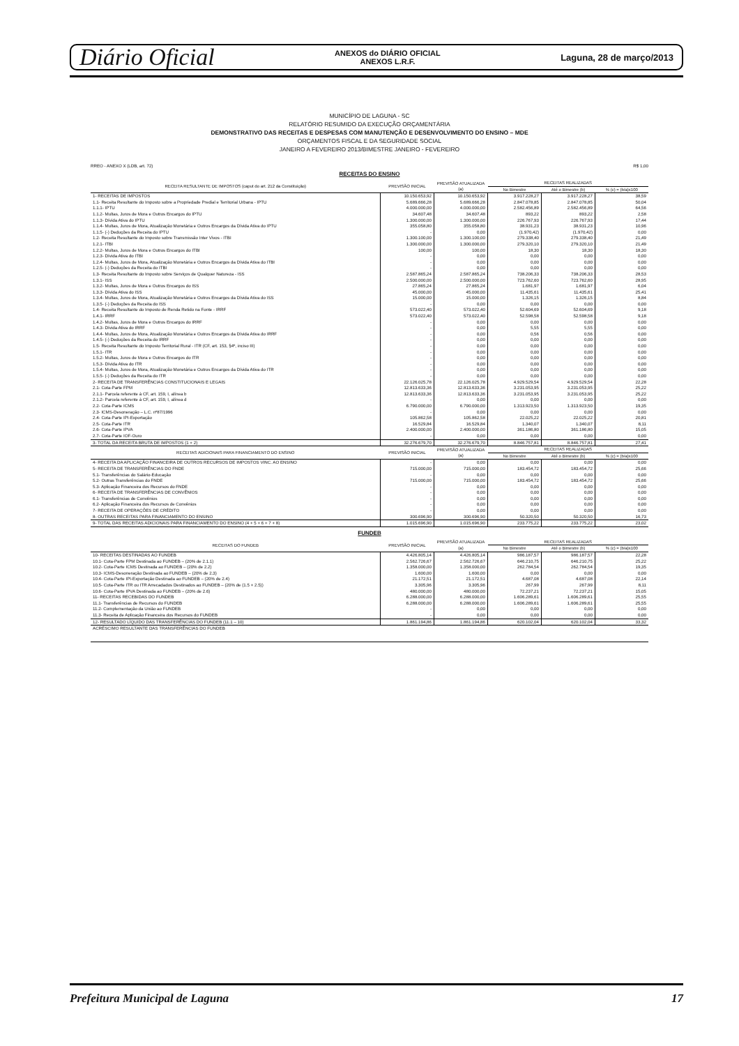Diário Oficial ANEXOS do DIÁRIO OFICIAL
ANEXOS L.R.F. Laguna, 28 de março/2013
MUNICÍPIO DE LAGUNA - SC
RELATÓRIO RESUMIDO DA EXECUÇÃO ORÇAMENTÁRIA
DEMONSTRATIVO DAS RECEITAS E DESPESAS COM MANUTENÇÃO E DESENVOLVIMENTO DO ENSINO – MDE
ORÇAMENTOS FISCAL E DA SEGURIDADE SOCIAL
JANEIRO A FEVEREIRO 2013/BIMESTRE JANEIRO - FEVEREIRO
RREO - ANEXO X (LDB, art. 72) R$ 1,00
RECEITAS DO ENSINO
| RECEITA RESULTANTE DE IMPOSTOS (caput do art. 212 da Constituição) | PREVISÃO INICIAL | PREVISÃO ATUALIZADA (a) | RECEITAS REALIZADAS | | |
| --- | --- | --- | --- | --- | --- |
| | | | No Bimestre | Até o Bimestre (b) | % (c) = (b/a)x100 |
| 1- RECEITAS DE IMPOSTOS | 10.150.653,92 | 10.150.653,92 | 3.917.228,27 | 3.917.228,27 | 38,59 |
| 1.1- Receita Resultante do Imposto sobre a Propriedade Predial e Territorial Urbana - IPTU | 5.689.666,28 | 5.689.666,28 | 2.847.078,85 | 2.847.078,85 | 50,04 |
| 1.1.1- IPTU | 4.000.000,00 | 4.000.000,00 | 2.582.456,89 | 2.582.456,89 | 64,56 |
| 1.1.2- Multas, Juros de Mora e Outros Encargos do IPTU | 34.607,48 | 34.607,48 | 893,22 | 893,22 | 2,58 |
| 1.1.3- Dívida Ativa do IPTU | 1.300.000,00 | 1.300.000,00 | 226.767,93 | 226.767,93 | 17,44 |
| 1.1.4- Multas, Juros de Mora, Atualização Monetária e Outros Encargos da Dívida Ativa do IPTU | 355.058,80 | 355.058,80 | 38.931,23 | 38.931,23 | 10,96 |
| 1.1.5- (-) Deduções da Receita do IPTU | - | 0,00 | (1.970,42) | (1.970,42) | 0,00 |
| 1.2- Receita Resultante do Imposto sobre Transmissão Inter Vivos - ITBI | 1.300.100,00 | 1.300.100,00 | 279.338,40 | 279.338,40 | 21,49 |
| 1.2.1- ITBI | 1.300.000,00 | 1.300.000,00 | 279.320,10 | 279.320,10 | 21,49 |
| 1.2.2- Multas, Juros de Mora e Outros Encargos do ITBI | 100,00 | 100,00 | 18,30 | 18,30 | 18,30 |
| 1.2.3- Dívida Ativa do ITBI | - | 0,00 | 0,00 | 0,00 | 0,00 |
| 1.2.4- Multas, Juros de Mora, Atualização Monetária e Outros Encargos da Dívida Ativa do ITBI | - | 0,00 | 0,00 | 0,00 | 0,00 |
| 1.2.5- (-) Deduções da Receita do ITBI | - | 0,00 | 0,00 | 0,00 | 0,00 |
| 1.3- Receita Resultante do Imposto sobre Serviços de Qualquer Natureza - ISS | 2.587.865,24 | 2.587.865,24 | 738.206,33 | 738.206,33 | 28,53 |
| 1.3.1- ISS | 2.500.000,00 | 2.500.000,00 | 723.762,60 | 723.762,60 | 28,95 |
| 1.3.2- Multas, Juros de Mora e Outros Encargos do ISS | 27.865,24 | 27.865,24 | 1.681,97 | 1.681,97 | 6,04 |
| 1.3.3- Dívida Ativa do ISS | 45.000,00 | 45.000,00 | 11.435,61 | 11.435,61 | 25,41 |
| 1.3.4- Multas, Juros de Mora, Atualização Monetária e Outros Encargos da Dívida Ativa do ISS | 15.000,00 | 15.000,00 | 1.326,15 | 1.326,15 | 8,84 |
| 1.3.5- (-) Deduções da Receita do ISS | - | 0,00 | 0,00 | 0,00 | 0,00 |
| 1.4- Receita Resultante do Imposto de Renda Retido na Fonte - IRRF | 573.022,40 | 573.022,40 | 52.604,69 | 52.604,69 | 9,18 |
| 1.4.1- IRRF | 573.022,40 | 573.022,40 | 52.598,58 | 52.598,58 | 9,18 |
| 1.4.2- Multas, Juros de Mora e Outros Encargos do IRRF | - | 0,00 | 0,00 | 0,00 | 0,00 |
| 1.4.3- Dívida Ativa do IRRF | - | 0,00 | 5,55 | 5,55 | 0,00 |
| 1.4.4- Multas, Juros de Mora, Atualização Monetária e Outros Encargos da Dívida Ativa do IRRF | - | 0,00 | 0,56 | 0,56 | 0,00 |
| 1.4.5- (-) Deduções da Receita do IRRF | - | 0,00 | 0,00 | 0,00 | 0,00 |
| 1.5- Receita Resultante do Imposto Territorial Rural - ITR (CF, art. 153, §4º, inciso III) | - | 0,00 | 0,00 | 0,00 | 0,00 |
| 1.5.1- ITR | - | 0,00 | 0,00 | 0,00 | 0,00 |
| 1.5.2- Multas, Juros de Mora e Outros Encargos do ITR | - | 0,00 | 0,00 | 0,00 | 0,00 |
| 1.5.3- Dívida Ativa do ITR | - | 0,00 | 0,00 | 0,00 | 0,00 |
| 1.5.4- Multas, Juros de Mora, Atualização Monetária e Outros Encargos da Dívida Ativa do ITR | - | 0,00 | 0,00 | 0,00 | 0,00 |
| 1.5.5- (-) Deduções da Receita do ITR | - | 0,00 | 0,00 | 0,00 | 0,00 |
| 2- RECEITA DE TRANSFERÊNCIAS CONSTITUCIONAIS E LEGAIS | 22.126.025,78 | 22.126.025,78 | 4.929.529,54 | 4.929.529,54 | 22,28 |
| 2.1- Cota-Parte FPM | 12.813.633,36 | 12.813.633,36 | 3.231.053,95 | 3.231.053,95 | 25,22 |
| 2.1.1- Parcela referente à CF, art. 159, I, alínea b | 12.813.633,36 | 12.813.633,36 | 3.231.053,95 | 3.231.053,95 | 25,22 |
| 2.1.2- Parcela referente à CF, art. 159, I, alínea d | - | 0,00 | 0,00 | 0,00 | 0,00 |
| 2.2- Cota-Parte ICMS | 6.790.000,00 | 6.790.000,00 | 1.313.923,50 | 1.313.923,50 | 19,35 |
| 2.3- ICMS-Desoneração – L.C. nº87/1996 | - | 0,00 | 0,00 | 0,00 | 0,00 |
| 2.4- Cota-Parte IPI-Exportação | 105.862,58 | 105.862,58 | 22.025,22 | 22.025,22 | 20,81 |
| 2.5- Cota-Parte ITR | 16.529,84 | 16.529,84 | 1.340,07 | 1.340,07 | 8,11 |
| 2.6- Cota-Parte IPVA | 2.400.000,00 | 2.400.000,00 | 361.186,80 | 361.186,80 | 15,05 |
| 2.7- Cota-Parte IOF-Ouro | - | 0,00 | 0,00 | 0,00 | 0,00 |
| 3- TOTAL DA RECEITA BRUTA DE IMPOSTOS (1 + 2) | 32.276.679,70 | 32.276.679,70 | 8.846.757,81 | 8.846.757,81 | 27,41 |
| RECEITAS ADICIONAIS PARA FINANCIAMENTO DO ENSINO | PREVISÃO INICIAL | PREVISÃO ATUALIZADA (a) | RECEITAS REALIZADAS | | |
| | | | No Bimestre | Até o Bimestre (b) | % (c) = (b/a)x100 |
| 4- RECEITA DA APLICAÇÃO FINANCEIRA DE OUTROS RECURSOS DE IMPOSTOS VINC. AO ENSINO | - | 0,00 | 0,00 | 0,00 | 0,00 |
| 5- RECEITA DE TRANSFERÊNCIAS DO FNDE | 715.000,00 | 715.000,00 | 183.454,72 | 183.454,72 | 25,66 |
| 5.1- Transferências do Salário-Educação | - | 0,00 | 0,00 | 0,00 | 0,00 |
| 5.2- Outras Transferências do FNDE | 715.000,00 | 715.000,00 | 183.454,72 | 183.454,72 | 25,66 |
| 5.3- Aplicação Financeira dos Recursos do FNDE | - | 0,00 | 0,00 | 0,00 | 0,00 |
| 6- RECEITA DE TRANSFERÊNCIAS DE CONVÊNIOS | - | 0,00 | 0,00 | 0,00 | 0,00 |
| 6.1- Transferências de Convênios | - | 0,00 | 0,00 | 0,00 | 0,00 |
| 6.2- Aplicação Financeira dos Recursos de Convênios | - | 0,00 | 0,00 | 0,00 | 0,00 |
| 7- RECEITA DE OPERAÇÕES DE CRÉDITO | - | 0,00 | 0,00 | 0,00 | 0,00 |
| 8- OUTRAS RECEITAS PARA FINANCIAMENTO DO ENSINO | 300.696,90 | 300.696,90 | 50.320,50 | 50.320,50 | 16,73 |
| 9- TOTAL DAS RECEITAS ADICIONAIS PARA FINANCIAMENTO DO ENSINO (4 + 5 + 6 + 7 + 8) | 1.015.696,90 | 1.015.696,90 | 233.775,22 | 233.775,22 | 23,02 |
FUNDEB
| RECEITAS DO FUNDEB | PREVISÃO INICIAL | PREVISÃO ATUALIZADA (a) | RECEITAS REALIZADAS | | |
| --- | --- | --- | --- | --- | --- |
| | | | No Bimestre | Até o Bimestre (b) | % (c) = (b/a)x100 |
| 10- RECEITAS DESTINADAS AO FUNDEB | 4.426.805,14 | 4.426.805,14 | 986.187,57 | 986.187,57 | 22,28 |
| 10.1- Cota-Parte FPM Destinada ao FUNDEB – (20% de 2.1.1) | 2.562.726,67 | 2.562.726,67 | 646.210,75 | 646.210,75 | 25,22 |
| 10.2- Cota-Parte ICMS Destinada ao FUNDEB – (20% de 2.2) | 1.358.000,00 | 1.358.000,00 | 262.784,54 | 262.784,54 | 19,35 |
| 10.3- ICMS-Desoneração Destinada ao FUNDEB – (20% de 2.3) | 1.600,00 | 1.600,00 | 0,00 | 0,00 | 0,00 |
| 10.4- Cota-Parte IPI-Exportação Destinada ao FUNDEB – (20% de 2.4) | 21.172,51 | 21.172,51 | 4.687,08 | 4.687,08 | 22,14 |
| 10.5- Cota-Parte ITR ou ITR Arrecadados Destinados ao FUNDEB – (20% de (1.5 + 2.5)) | 3.305,96 | 3.305,96 | 267,99 | 267,99 | 8,11 |
| 10.6- Cota-Parte IPVA Destinada ao FUNDEB – (20% de 2.6) | 480.000,00 | 480.000,00 | 72.237,21 | 72.237,21 | 15,05 |
| 11- RECEITAS RECEBIDAS DO FUNDEB | 6.288.000,00 | 6.288.000,00 | 1.606.289,61 | 1.606.289,61 | 25,55 |
| 11.1- Transferências de Recursos do FUNDEB | 6.288.000,00 | 6.288.000,00 | 1.606.289,61 | 1.606.289,61 | 25,55 |
| 11.2- Complementação da União ao FUNDEB | - | 0,00 | 0,00 | 0,00 | 0,00 |
| 11.3- Receita de Aplicação Financeira dos Recursos do FUNDEB | - | 0,00 | 0,00 | 0,00 | 0,00 |
| 12- RESULTADO LÍQUIDO DAS TRANSFERÊNCIAS DO FUNDEB (11.1 – 10) | 1.861.194,86 | 1.861.194,86 | 620.102,04 | 620.102,04 | 33,32 |
| ACRÉSCIMO RESULTANTE DAS TRANSFERÊNCIAS DO FUNDEB | | | | | |
Prefeitura Municipal de Laguna 17